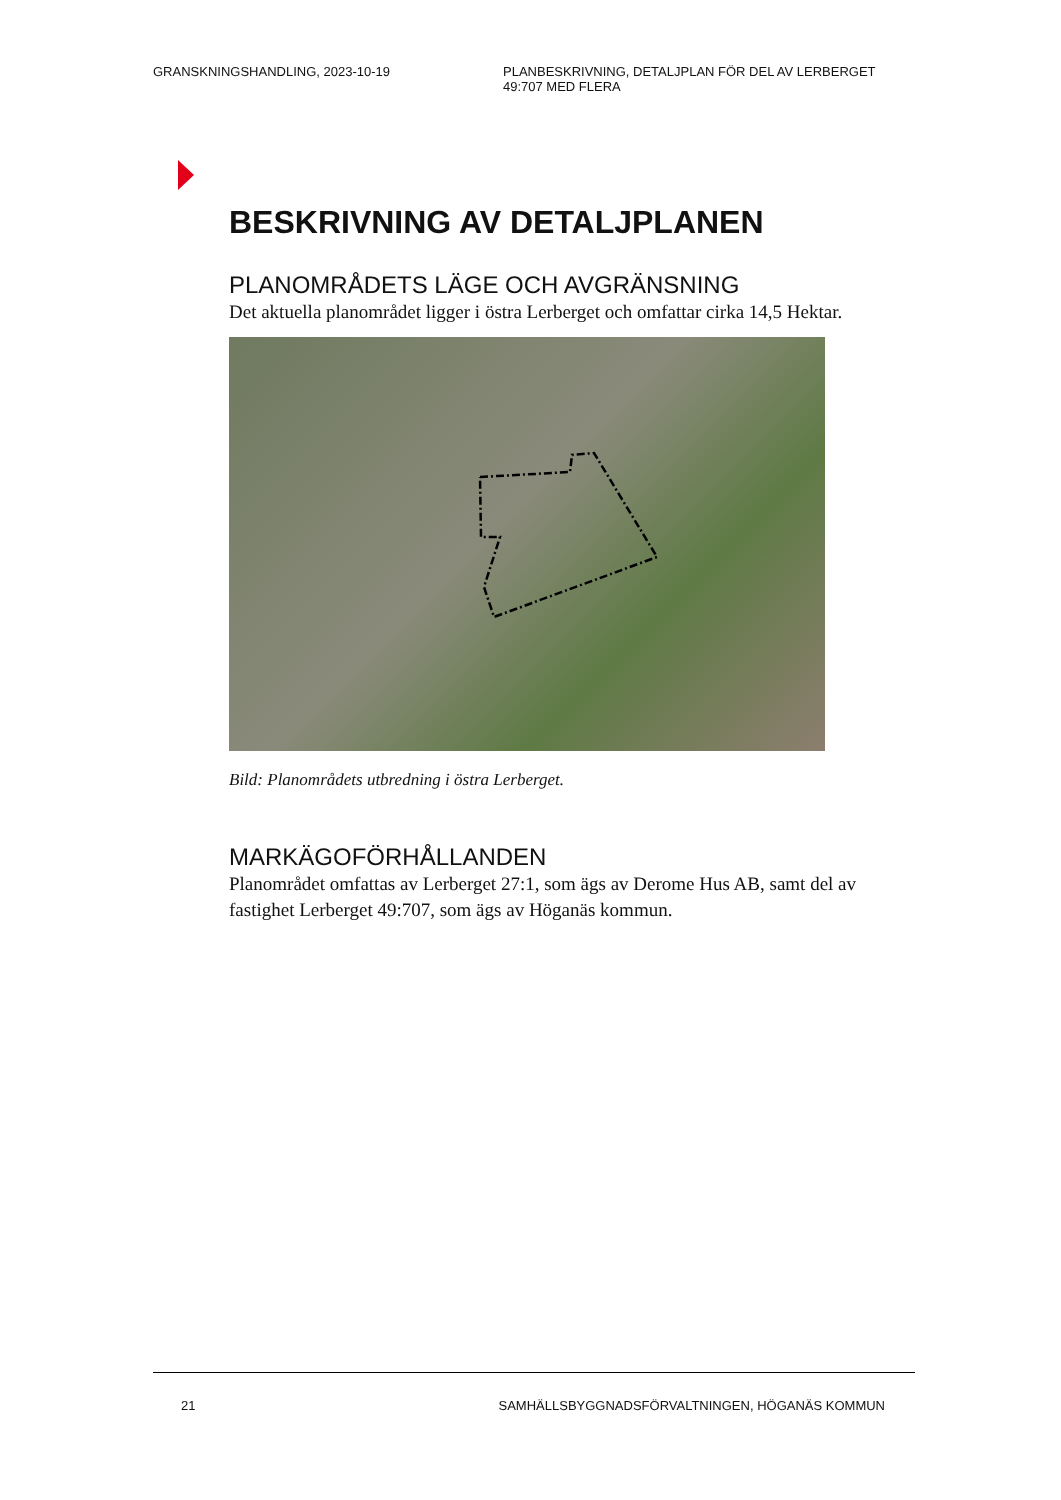GRANSKNINGSHANDLING, 2023-10-19 PLANBESKRIVNING, DETALJPLAN FÖR DEL AV LERBERGET 49:707 MED FLERA
BESKRIVNING AV DETALJPLANEN
PLANOMRÅDETS LÄGE OCH AVGRÄNSNING
Det aktuella planområdet ligger i östra Lerberget och omfattar cirka 14,5 Hektar.
Bild: Planområdets utbredning i östra Lerberget.
MARKÄGOFÖRHÅLLANDEN
Planområdet omfattas av Lerberget 27:1, som ägs av Derome Hus AB, samt del av fastighet Lerberget 49:707, som ägs av Höganäs kommun.
21 SAMHÄLLSBYGGNADSFÖRVALTNINGEN, HÖGANÄS KOMMUN